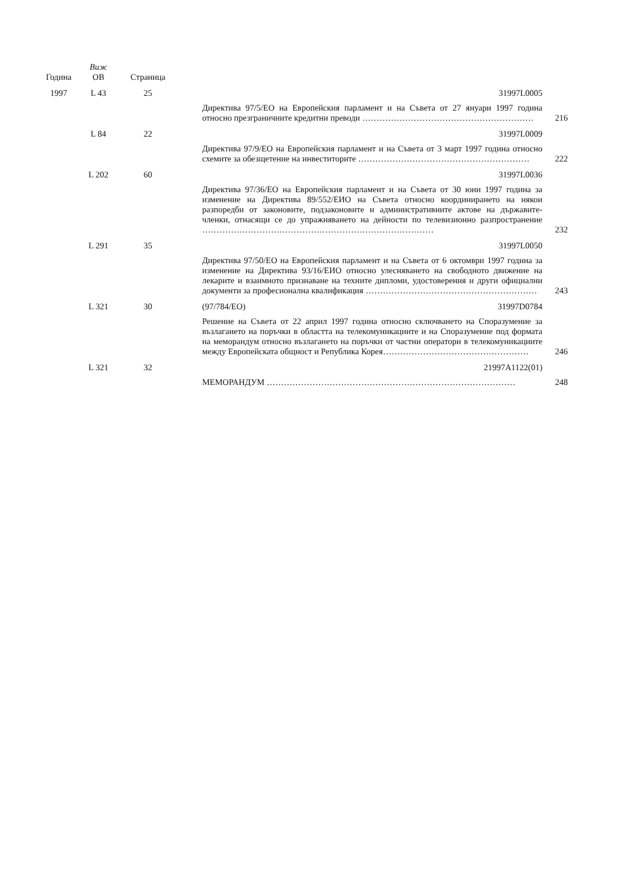| Година | Виж ОВ | Страница | | | |
| --- | --- | --- | --- | --- | --- |
| 1997 | L 43 | 25 | | 31997L0005 | |
| | | | | Директива 97/5/ЕО на Европейския парламент и на Съвета от 27 януари 1997 година относно презграничните кредитни преводи …………………………………………………… | 216 |
| | L 84 | 22 | | 31997L0009 | |
| | | | | Директива 97/9/ЕО на Европейския парламент и на Съвета от 3 март 1997 година относно схемите за обезщетение на инвеститорите …………………………………………………… | 222 |
| | L 202 | 60 | | 31997L0036 | |
| | | | | Директива 97/36/ЕО на Европейския парламент и на Съвета от 30 юни 1997 година за изменение на Директива 89/552/ЕИО на Съвета относно координирането на някои разпоредби от законовите, подзаконовите и административните актове на държавите-членки, отнасящи се до упражняването на дейности по телевизионно разпространение ……………………………………………………………………… | 232 |
| | L 291 | 35 | | 31997L0050 | |
| | | | | Директива 97/50/ЕО на Европейския парламент и на Съвета от 6 октомври 1997 година за изменение на Директива 93/16/ЕИО относно улесняването на свободното движение на лекарите и взаимното признаване на техните дипломи, удостоверения и други официални документи за професионална квалификация …………………………………………………… | 243 |
| | L 321 | 30 | | (97/784/ЕО) 31997D0784 | |
| | | | | Решение на Съвета от 22 април 1997 година относно сключването на Споразумение за възлагането на поръчки в областта на телекомуникациите и на Споразумение под формата на меморандум относно възлагането на поръчки от частни оператори в телекомуникациите между Европейската общност и Република Корея…………………………………………… | 246 |
| | L 321 | 32 | | 21997A1122(01) | |
| | | | | МЕМОРАНДУМ …………………………………………………………………………… | 248 |